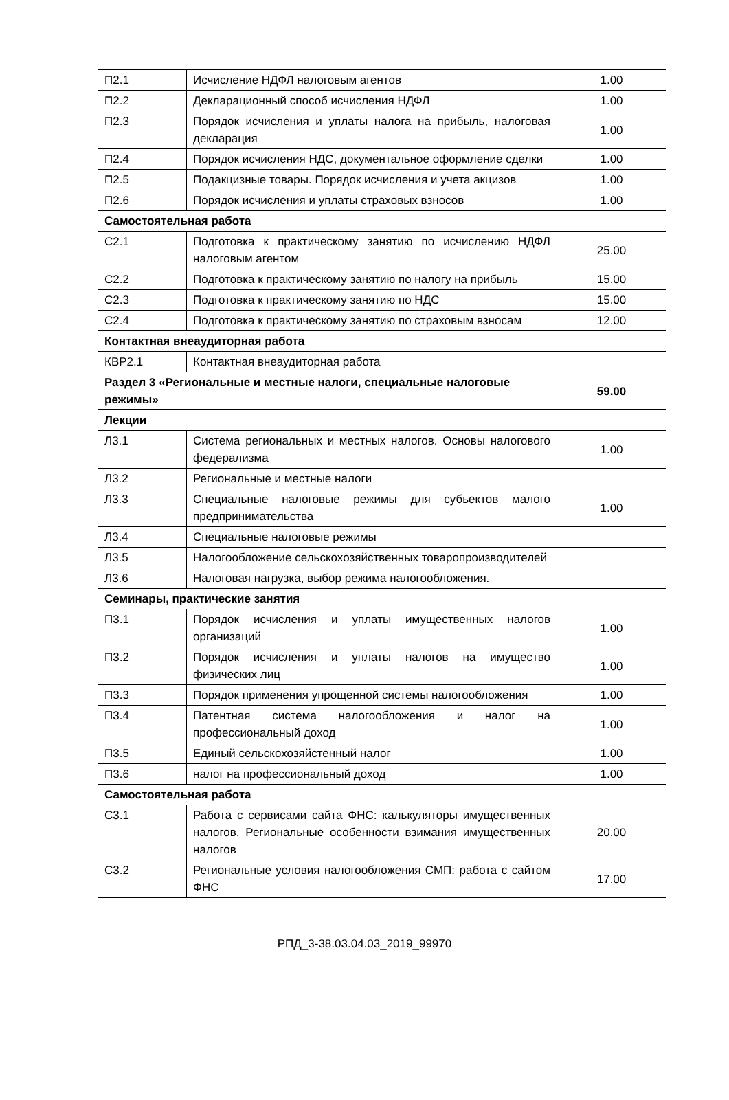| П2.1 | Исчисление НДФЛ налоговым агентов | 1.00 |
| П2.2 | Декларационный способ исчисления НДФЛ | 1.00 |
| П2.3 | Порядок исчисления и уплаты налога на прибыль, налоговая декларация | 1.00 |
| П2.4 | Порядок исчисления НДС, документальное оформление сделки | 1.00 |
| П2.5 | Подакцизные товары. Порядок исчисления и учета акцизов | 1.00 |
| П2.6 | Порядок исчисления и уплаты страховых взносов | 1.00 |
| Самостоятельная работа | | |
| С2.1 | Подготовка к практическому занятию по исчислению НДФЛ налоговым агентом | 25.00 |
| С2.2 | Подготовка к практическому занятию по налогу на прибыль | 15.00 |
| С2.3 | Подготовка к практическому занятию по НДС | 15.00 |
| С2.4 | Подготовка к практическому занятию по страховым взносам | 12.00 |
| Контактная внеаудиторная работа | | |
| КВР2.1 | Контактная внеаудиторная работа | |
| Раздел 3 «Региональные и местные налоги, специальные налоговые режимы» | | 59.00 |
| Лекции | | |
| Л3.1 | Система региональных и местных налогов. Основы налогового федерализма | 1.00 |
| Л3.2 | Региональные и местные налоги | |
| Л3.3 | Специальные налоговые режимы для субьектов малого предпринимательства | 1.00 |
| Л3.4 | Специальные налоговые режимы | |
| Л3.5 | Налогообложение сельскохозяйственных товаропроизводителей | |
| Л3.6 | Налоговая нагрузка, выбор режима налогообложения. | |
| Семинары, практические занятия | | |
| П3.1 | Порядок исчисления и уплаты имущественных налогов организаций | 1.00 |
| П3.2 | Порядок исчисления и уплаты налогов на имущество физических лиц | 1.00 |
| П3.3 | Порядок применения упрощенной системы налогообложения | 1.00 |
| П3.4 | Патентная система налогообложения и налог на профессиональный доход | 1.00 |
| П3.5 | Единый сельскохозяйстенный налог | 1.00 |
| П3.6 | налог на профессиональный доход | 1.00 |
| Самостоятельная работа | | |
| С3.1 | Работа с сервисами сайта ФНС: калькуляторы имущественных налогов. Региональные особенности взимания имущественных налогов | 20.00 |
| С3.2 | Региональные условия налогообложения СМП: работа с сайтом ФНС | 17.00 |
РПД_3-38.03.04.03_2019_99970